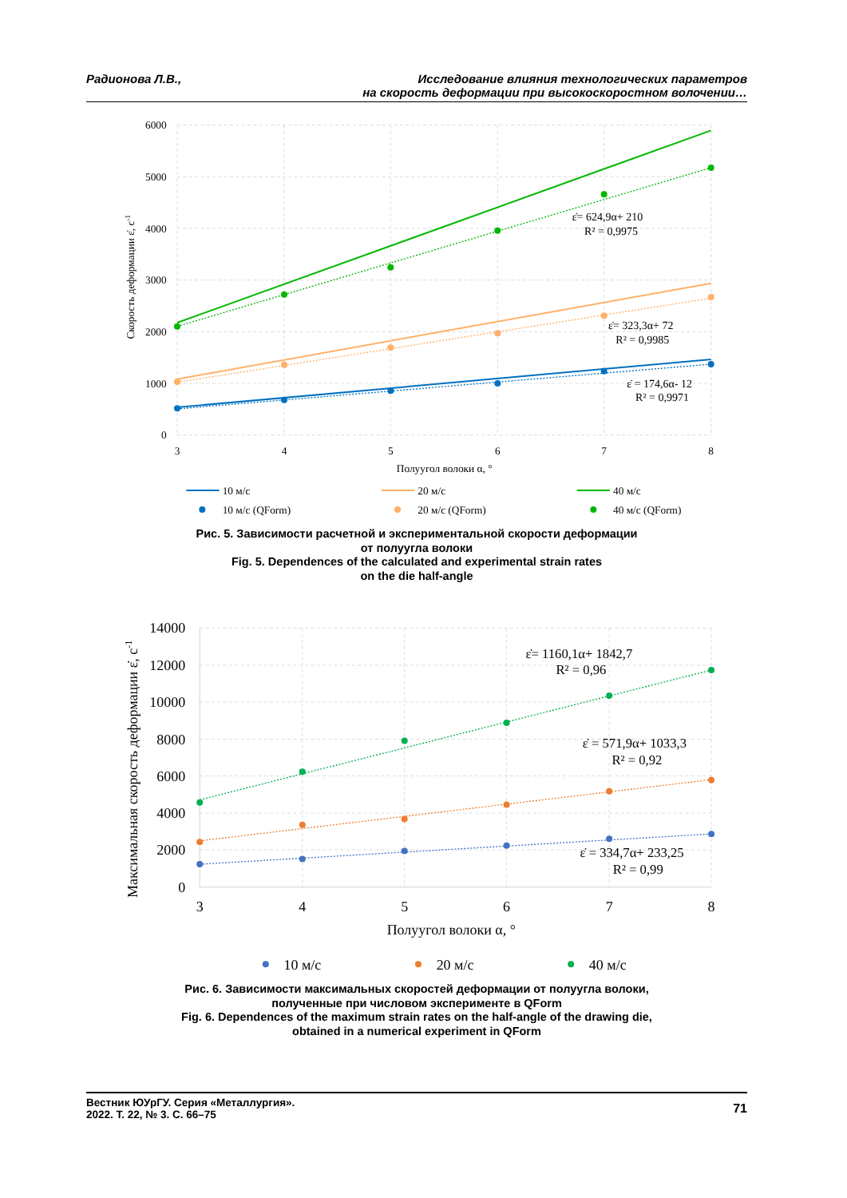Радионова Л.В., Исследование влияния технологических параметров
на скорость деформации при высокоскоростном волочении…
6000
5000
4000
3000
2000
1000
0
3
4
5
6
7
8
Полуугол волоки α, °
Скорость деформации ε̇, с-1
ε̇= 624,9α+ 210
R² = 0,9975
ε̇= 323,3α+ 72
R² = 0,9985
ε̇ = 174,6α- 12
R² = 0,9971
10 м/с
20 м/с
40 м/с
10 м/с (QForm)
20 м/с (QForm)
40 м/с (QForm)
Рис. 5. Зависимости расчетной и экспериментальной скорости деформации
от полуугла волоки
Fig. 5. Dependences of the calculated and experimental strain rates
on the die half-angle
14000
12000
10000
8000
6000
4000
2000
0
3
4
5
6
7
8
Полуугол волоки α, °
Максимальная скорость деформации ε̇, с-1
ε̇= 1160,1α+ 1842,7
R² = 0,96
ε̇ = 571,9α+ 1033,3
R² = 0,92
ε̇ = 334,7α+ 233,25
R² = 0,99
10 м/с
20 м/с
40 м/с
Рис. 6. Зависимости максимальных скоростей деформации от полуугла волоки,
полученные при числовом эксперименте в QForm
Fig. 6. Dependences of the maximum strain rates on the half-angle of the drawing die,
obtained in a numerical experiment in QForm
Вестник ЮУрГУ. Серия «Металлургия».
2022. Т. 22, № 3. С. 66–75
71